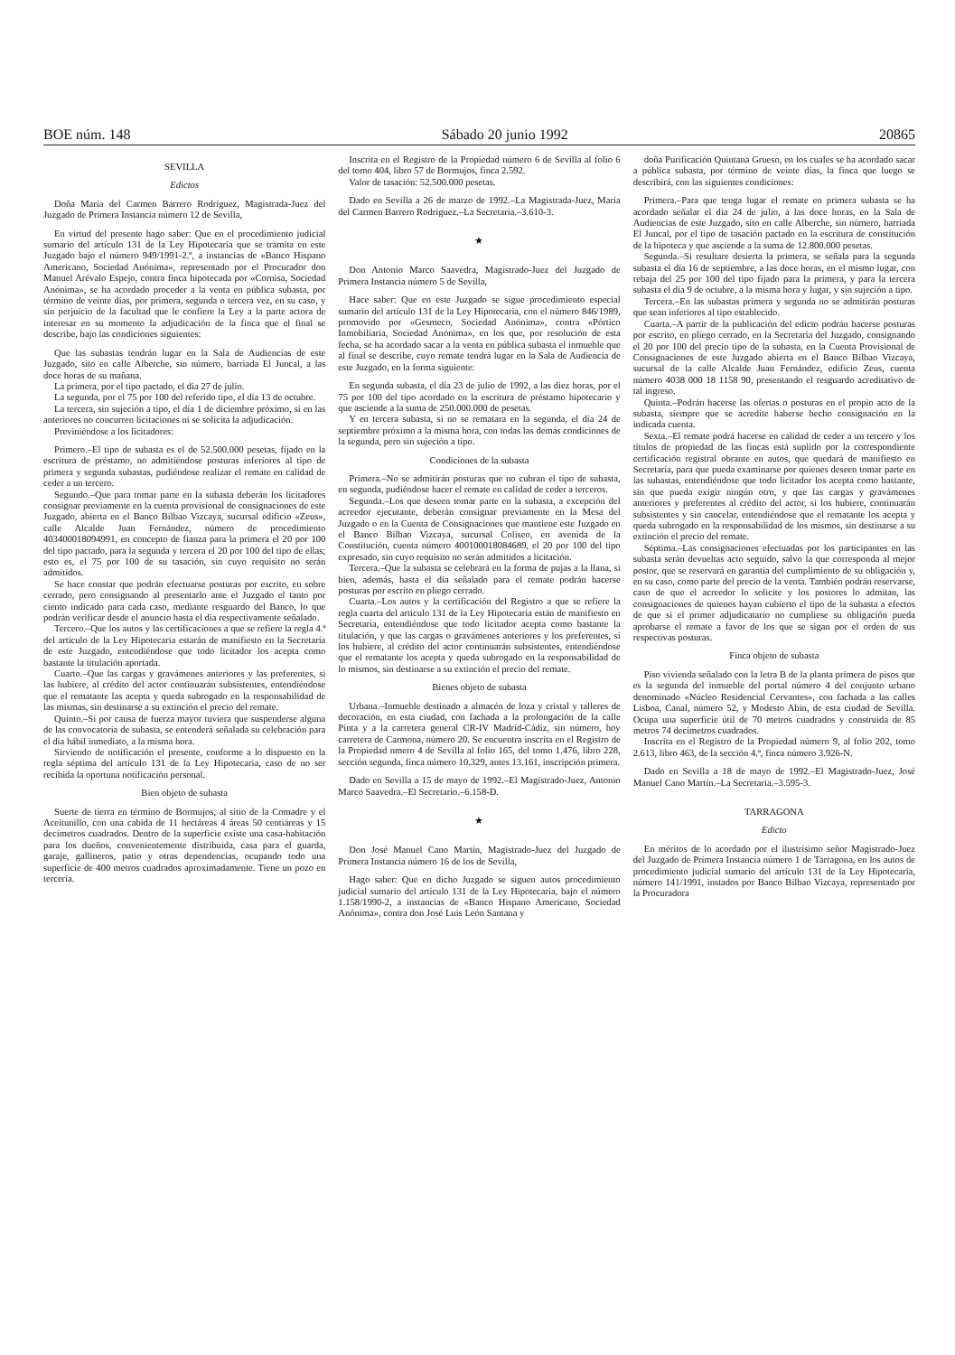BOE núm. 148 Sábado 20 junio 1992 20865
SEVILLA
Edictos
Doña María del Carmen Barrero Rodríguez, Magistrada-Juez del Juzgado de Primera Instancia número 12 de Sevilla,
En virtud del presente hago saber: Que en el procedimiento judicial sumario del artículo 131 de la Ley Hipotecaria que se tramita en este Juzgado bajo el número 949/1991-2.º, a instancias de «Banco Hispano Americano, Sociedad Anónima», representado por el Procurador don Manuel Arévalo Espejo, contra finca hipotecada por «Cornisa, Sociedad Anónima», se ha acordado proceder a la venta en pública subasta, por término de veinte días, por primera, segunda o tercera vez, en su caso, y sin perjuicio de la facultad que le confiere la Ley a la parte actora de interesar en su momento la adjudicación de la finca que el final se describe, bajo las condiciones siguientes:
Que las subastas tendrán lugar en la Sala de Audiencias de este Juzgado, sito en calle Alberche, sin número, barriada El Juncal, a las doce horas de su mañana.
La primera, por el tipo pactado, el día 27 de julio.
La segunda, por el 75 por 100 del referido tipo, el día 13 de octubre.
La tercera, sin sujeción a tipo, el día 1 de diciembre próximo, si en las anteriores no concurren licitaciones ni se solicita la adjudicación.
Previniéndose a los licitadores:
Primero.–El tipo de subasta es el de 52.500.000 pesetas, fijado en la escritura de préstamo, no admitiéndose posturas inferiores al tipo de primera y segunda subastas, pudiéndose realizar el remate en calidad de ceder a un tercero.
Segundo.–Que para tomar parte en la subasta deberán los licitadores consignar previamente en la cuenta provisional de consignaciones de este Juzgado, abierta en el Banco Bilbao Vizcaya, sucursal edificio «Zeus», calle Alcalde Juan Fernández, número de procedimiento 403400018094991, en concepto de fianza para la primera el 20 por 100 del tipo pactado, para la segunda y tercera el 20 por 100 del tipo de ellas; esto es, el 75 por 100 de su tasación, sin cuyo requisito no serán admitidos.
Se hace constar que podrán efectuarse posturas por escrito, en sobre cerrado, pero consignando al presentarlo ante el Juzgado el tanto por ciento indicado para cada caso, mediante resguardo del Banco, lo que podrán verificar desde el anuncio hasta el día respectivamente señalado.
Tercero.–Que los autos y las certificaciones a que se refiere la regla 4.ª del artículo de la Ley Hipotecaria estarán de manifiesto en la Secretaría de este Juzgado, entendiéndose que todo licitador los acepta como bastante la titulación aportada.
Cuarto.–Que las cargas y gravámenes anteriores y las preferentes, si las hubiere, al crédito del actor continuarán subsistentes, entendiéndose que el rematante las acepta y queda subrogado en la responsabilidad de las mismas, sin destinarse a su extinción el precio del remate.
Quinto.–Si por causa de fuerza mayor tuviera que suspenderse alguna de las convocatoria de subasta, se entenderá señalada su celebración para el día hábil inmediato, a la misma hora.
Sirviendo de notificación el presente, conforme a lo dispuesto en la regla séptima del artículo 131 de la Ley Hipotecaria, caso de no ser recibida la oportuna notificación personal.
Bien objeto de subasta
Suerte de tierra en término de Bormujos, al sitio de la Comadre y el Aceitunillo, con una cabida de 11 hectáreas 4 áreas 50 centiáreas y 15 decímetros cuadrados. Dentro de la superficie existe una casa-habitación para los dueños, convenientemente distribuida, casa para el guarda, garaje, gallineros, patio y otras dependencias, ocupando todo una superficie de 400 metros cuadrados aproximadamente. Tiene un pozo en tercería.
Inscrita en el Registro de la Propiedad número 6 de Sevilla al folio 6 del tomo 404, libro 57 de Bormujos, finca 2.592.
Valor de tasación: 52.500.000 pesetas.
Dado en Sevilla a 26 de marzo de 1992.–La Magistrada-Juez, María del Carmen Barrero Rodríguez.–La Secretaria.–3.610-3.
★
Don Antonio Marco Saavedra, Magistrado-Juez del Juzgado de Primera Instancia número 5 de Sevilla,
Hace saber: Que en este Juzgado se sigue procedimiento especial sumario del artículo 131 de la Ley Hipotecaria, con el número 846/1989, promovido por «Gesmeco, Sociedad Anónima», contra «Pórtico Inmobiliaria, Sociedad Anónima», en los que, por resolución de esta fecha, se ha acordado sacar a la venta en pública subasta el inmueble que al final se describe, cuyo remate tendrá lugar en la Sala de Audiencia de este Juzgado, en la forma siguiente:
En segunda subasta, el día 23 de julio de 1992, a las diez horas, por el 75 por 100 del tipo acordado en la escritura de préstamo hipotecario y que asciende a la suma de 250.000.000 de pesetas.
Y en tercera subasta, si no se rematara en la segunda, el día 24 de septiembre próximo a la misma hora, con todas las demás condiciones de la segunda, pero sin sujeción a tipo.
Condiciones de la subasta
Primera.–No se admitirán posturas que no cubran el tipo de subasta, en segunda, pudiéndose hacer el remate en calidad de ceder a terceros.
Segunda.–Los que deseen tomar parte en la subasta, a excepción del acreedor ejecutante, deberán consignar previamente en la Mesa del Juzgado o en la Cuenta de Consignaciones que mantiene este Juzgado en el Banco Bilbao Vizcaya, sucursal Coliseo, en avenida de la Constitución, cuenta número 400100018084689, el 20 por 100 del tipo expresado, sin cuyo requisito no serán admitidos a licitación.
Tercera.–Que la subasta se celebrará en la forma de pujas a la llana, si bien, además, hasta el día señalado para el remate podrán hacerse posturas por escrito en pliego cerrado.
Cuarta.–Los autos y la certificación del Registro a que se refiere la regla cuarta del artículo 131 de la Ley Hipotecaria están de manifiesto en Secretaría, entendiéndose que todo licitador acepta como bastante la titulación, y que las cargas o gravámenes anteriores y los preferentes, si los hubiere, al crédito del actor continuarán subsistentes, entendiéndose que el rematante los acepta y queda subrogado en la responsabilidad de lo mismos, sin destinarse a su extinción el precio del remate.
Bienes objeto de subasta
Urbana.–Inmueble destinado a almacén de loza y cristal y talleres de decoración, en esta ciudad, con fachada a la prolongación de la calle Pinta y a la carretera general CR-IV Madrid-Cádiz, sin número, hoy carretera de Carmona, número 20. Se encuentra inscrita en el Registro de la Propiedad nmero 4 de Sevilla al folio 165, del tomo 1.476, libro 228, sección segunda, finca número 10.329, antes 13.161, inscripción primera.
Dado en Sevilla a 15 de mayo de 1992.–El Magistrado-Juez, Antonio Marco Saavedra.–El Secretario.–6.158-D.
★
Don José Manuel Cano Martín, Magistrado-Juez del Juzgado de Primera Instancia número 16 de los de Sevilla,
Hago saber: Que en dicho Juzgado se siguen autos procedimiento judicial sumario del artículo 131 de la Ley Hipotecaria, bajo el número 1.158/1990-2, a instancias de «Banco Hispano Americano, Sociedad Anónima», contra don José Luis León Santana y
doña Purificación Quintana Grueso, en los cuales se ha acordado sacar a pública subasta, por término de veinte días, la finca que luego se describirá, con las siguientes condiciones:
Primera.–Para que tenga lugar el remate en primera subasta se ha acordado señalar el día 24 de julio, a las doce horas, en la Sala de Audiencias de este Juzgado, sito en calle Alberche, sin número, barriada El Juncal, por el tipo de tasación pactado en la escritura de constitución de la hipoteca y que asciende a la suma de 12.800.000 pesetas.
Segunda.–Si resultare desierta la primera, se señala para la segunda subasta el día 16 de septiembre, a las doce horas, en el mismo lugar, con rebaja del 25 por 100 del tipo fijado para la primera, y para la tercera subasta el día 9 de octubre, a la misma hora y lugar, y sin sujeción a tipo.
Tercera.–En las subastas primera y segunda no se admitirán posturas que sean inferiores al tipo establecido.
Cuarta.–A partir de la publicación del edicto podrán hacerse posturas por escrito, en pliego cerrado, en la Secretaría del Juzgado, consignando el 20 por 100 del precio tipo de la subasta, en la Cuenta Provisional de Consignaciones de este Juzgado abierta en el Banco Bilbao Vizcaya, sucursal de la calle Alcalde Juan Fernández, edificio Zeus, cuenta número 4038 000 18 1158 90, presentando el resguardo acreditativo de tal ingreso.
Quinta.–Podrán hacerse las ofertas o posturas en el propio acto de la subasta, siempre que se acredite haberse hecho consignación en la indicada cuenta.
Sexta.–El remate podrá hacerse en calidad de ceder a un tercero y los títulos de propiedad de las fincas está suplido por la correspondiente certificación registral obrante en autos, que quedará de manifiesto en Secretaría, para que pueda examinarse por quienes deseen tomar parte en las subastas, entendiéndose que todo licitador los acepta como bastante, sin que pueda exigir ningún otro, y que las cargas y gravámenes anteriores y preferentes al crédito del actor, si los hubiere, continuarán subsistentes y sin cancelar, entendiéndose que el rematante los acepta y queda subrogado en la responsabilidad de los mismos, sin destinarse a su extinción el precio del remate.
Séptima.–Las consignaciones efectuadas por los participantes en las subasta serán devueltas acto seguido, salvo la que corresponda al mejor postor, que se reservará en garantía del cumplimiento de su obligación y, en su caso, como parte del precio de la venta. También podrán reservarse, caso de que el acreedor lo solicite y los postores lo admitan, las consignaciones de quienes hayan cubierto el tipo de la subasta a efectos de que si el primer adjudicatario no cumpliese su obligación pueda aprobarse el remate a favor de los que se sigan por el orden de sus respectivas posturas.
Finca objeto de subasta
Piso vivienda señalado con la letra B de la planta primera de pisos que es la segunda del inmueble del portal número 4 del conjunto urbano denominado «Núcleo Residencial Cervantes», con fachada a las calles Lisboa, Canal, número 52, y Modesto Abin, de esta ciudad de Sevilla. Ocupa una superficie útil de 70 metros cuadrados y construida de 85 metros 74 decímetros cuadrados.
Inscrita en el Registro de la Propiedad número 9, al folio 202, tomo 2.613, libro 463, de la sección 4.ª, finca número 3.926-N.
Dado en Sevilla a 18 de mayo de 1992.–El Magistrado-Juez, José Manuel Cano Martín.–La Secretaria.–3.595-3.
TARRAGONA
Edicto
En méritos de lo acordado por el ilustrísimo señor Magistrado-Juez del Juzgado de Primera Instancia número 1 de Tarragona, en los autos de procedimiento judicial sumario del artículo 131 de la Ley Hipotecaria, número 141/1991, instados por Banco Bilbao Vizcaya, representado por la Procuradora